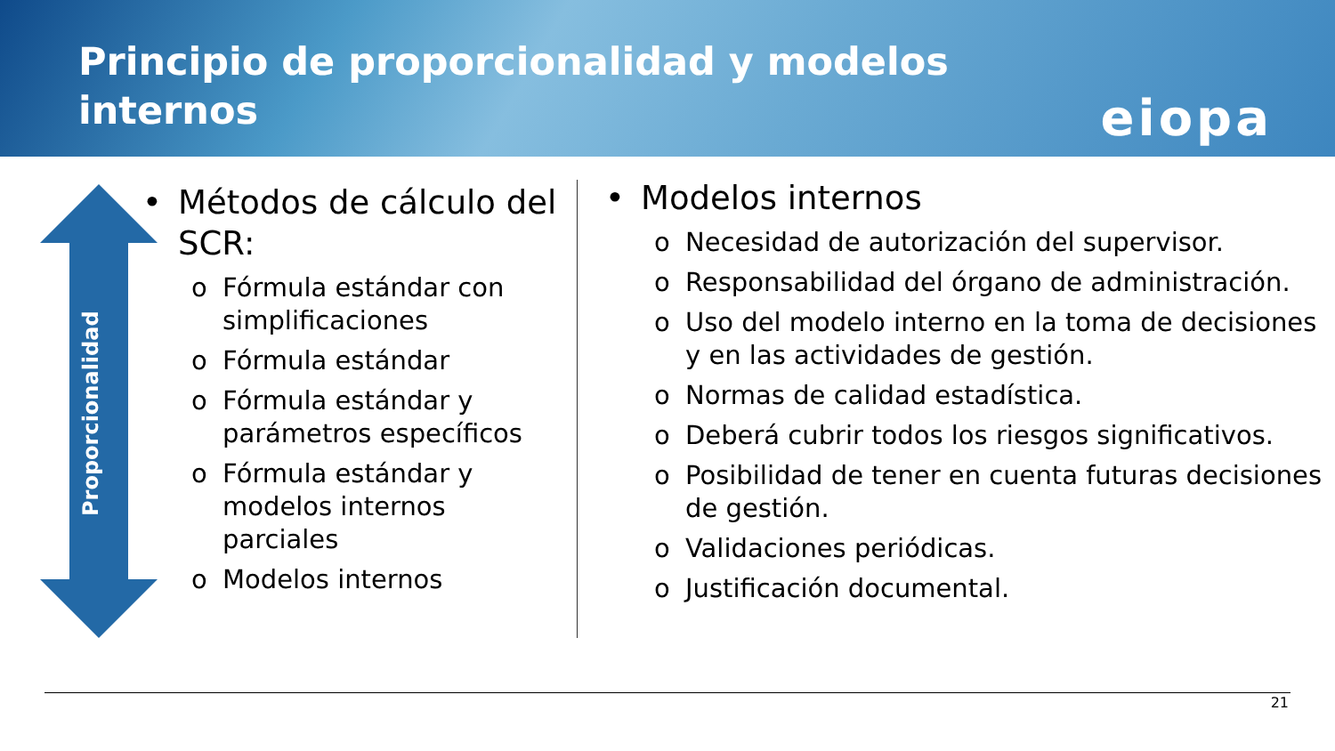Principio de proporcionalidad y modelos internos
eiopa
Proporcionalidad
• Métodos de cálculo del SCR:
o Fórmula estándar con simplificaciones
o Fórmula estándar
o Fórmula estándar y parámetros específicos
o Fórmula estándar y modelos internos parciales
o Modelos internos
• Modelos internos
o Necesidad de autorización del supervisor.
o Responsabilidad del órgano de administración.
o Uso del modelo interno en la toma de decisiones y en las actividades de gestión.
o Normas de calidad estadística.
o Deberá cubrir todos los riesgos significativos.
o Posibilidad de tener en cuenta futuras decisiones de gestión.
o Validaciones periódicas.
o Justificación documental.
21